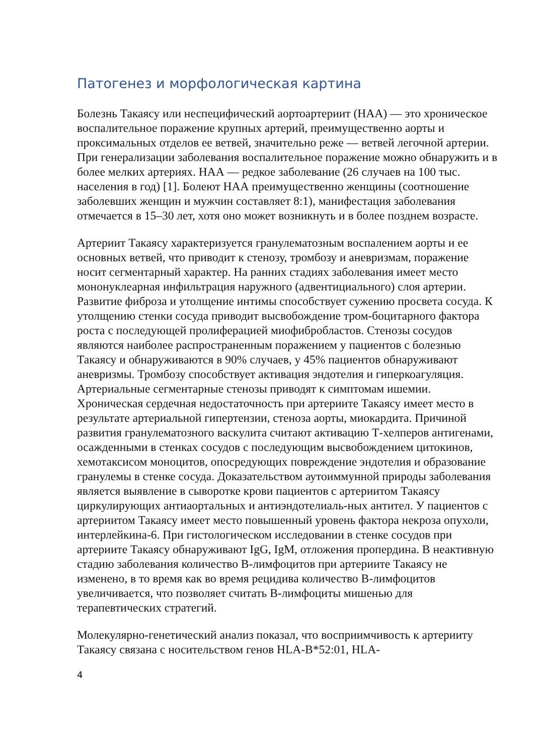Патогенез и морфологическая картина
Болезнь Такаясу или неспецифический аортоартериит (НАА) — это хроническое воспалительное поражение крупных артерий, преимущественно аорты и проксимальных отделов ее ветвей, значительно реже — ветвей легочной артерии. При генерализации заболевания воспалительное поражение можно обнаружить и в более мелких артериях. НАА — редкое заболевание (26 случаев на 100 тыс. населения в год) [1]. Болеют НАА преимущественно женщины (соотношение заболевших женщин и мужчин составляет 8:1), манифестация заболевания отмечается в 15–30 лет, хотя оно может возникнуть и в более позднем возрасте.
Артериит Такаясу характеризуется гранулематозным воспалением аорты и ее основных ветвей, что приводит к стенозу, тромбозу и аневризмам, поражение носит сегментарный характер. На ранних стадиях заболевания имеет место мононуклеарная инфильтрация наружного (адвентициального) слоя артерии. Развитие фиброза и утолщение интимы способствует сужению просвета сосуда. К утолщению стенки сосуда приводит высвобождение тром-боцитарного фактора роста с последующей пролиферацией миофибробластов. Стенозы сосудов являются наиболее распространенным поражением у пациентов с болезнью Такаясу и обнаруживаются в 90% случаев, у 45% пациентов обнаруживают аневризмы. Тромбозу способствует активация эндотелия и гиперкоагуляция. Артериальные сегментарные стенозы приводят к симптомам ишемии. Хроническая сердечная недостаточность при артериите Такаясу имеет место в результате артериальной гипертензии, стеноза аорты, миокардита. Причиной развития гранулематозного васкулита считают активацию Т-хелперов антигенами, осажденными в стенках сосудов с последующим высвобождением цитокинов, хемотаксисом моноцитов, опосредующих повреждение эндотелия и образование гранулемы в стенке сосуда. Доказательством аутоиммунной природы заболевания является выявление в сыворотке крови пациентов с артериитом Такаясу циркулирующих антиаортальных и антиэндотелиаль-ных антител. У пациентов с артериитом Такаясу имеет место повышенный уровень фактора некроза опухоли, интерлейкина-6. При гистологическом исследовании в стенке сосудов при артериите Такаясу обнаруживают IgG, IgM, отложения пропердина. В неактивную стадию заболевания количество В-лимфоцитов при артериите Такаясу не изменено, в то время как во время рецидива количество В-лимфоцитов увеличивается, что позволяет считать В-лимфоциты мишенью для терапевтических стратегий.
Молекулярно-генетический анализ показал, что восприимчивость к артерииту Такаясу связана с носительством генов HLA-B*52:01, HLA-
4